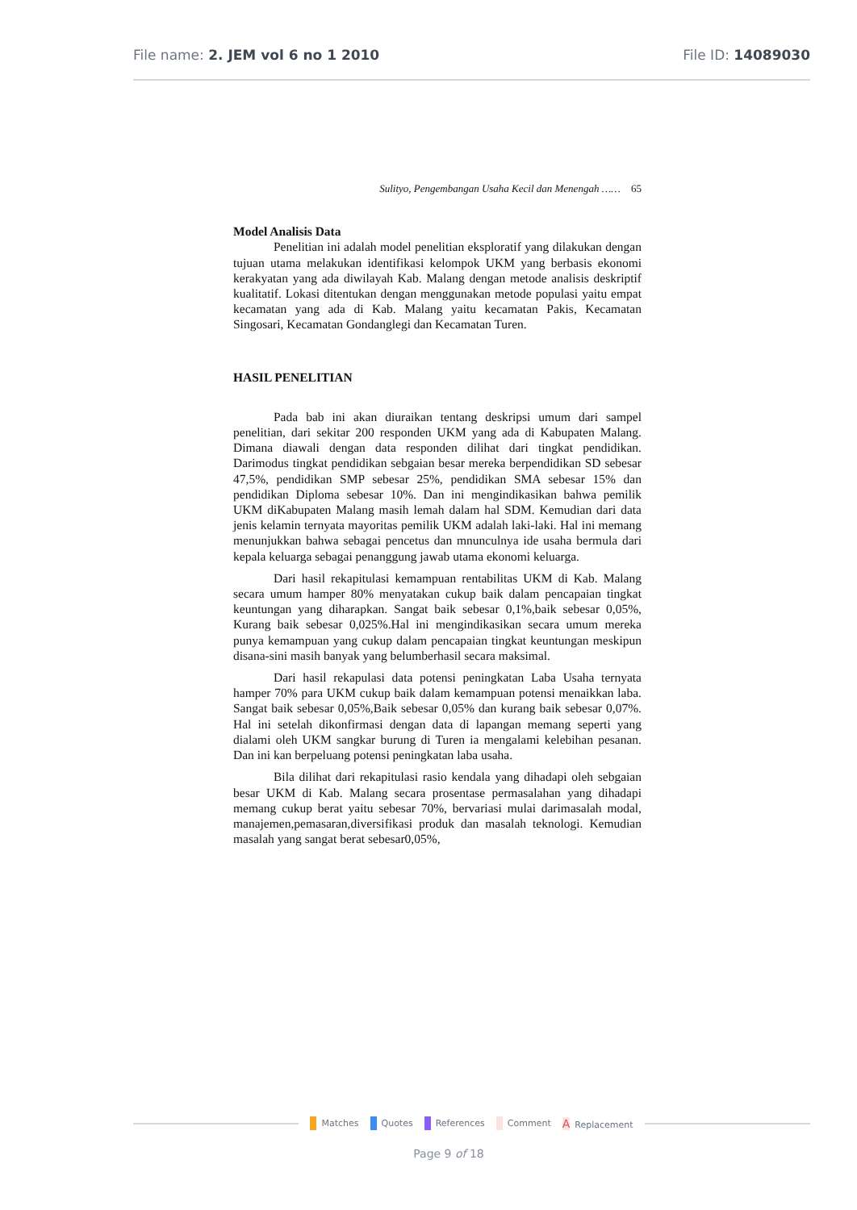File name: 2. JEM vol 6 no 1 2010
File ID: 14089030
Sulityo, Pengembangan Usaha Kecil dan Menengah …… 65
Model Analisis Data
Penelitian ini adalah model penelitian eksploratif yang dilakukan dengan tujuan utama melakukan identifikasi kelompok UKM yang berbasis ekonomi kerakyatan yang ada diwilayah Kab. Malang dengan metode analisis deskriptif kualitatif. Lokasi ditentukan dengan menggunakan metode populasi yaitu empat kecamatan yang ada di Kab. Malang yaitu kecamatan Pakis, Kecamatan Singosari, Kecamatan Gondanglegi dan Kecamatan Turen.
HASIL PENELITIAN
Pada bab ini akan diuraikan tentang deskripsi umum dari sampel penelitian, dari sekitar 200 responden UKM yang ada di Kabupaten Malang. Dimana diawali dengan data responden dilihat dari tingkat pendidikan. Darimodus tingkat pendidikan sebgaian besar mereka berpendidikan SD sebesar 47,5%, pendidikan SMP sebesar 25%, pendidikan SMA sebesar 15% dan pendidikan Diploma sebesar 10%. Dan ini mengindikasikan bahwa pemilik UKM diKabupaten Malang masih lemah dalam hal SDM. Kemudian dari data jenis kelamin ternyata mayoritas pemilik UKM adalah laki-laki. Hal ini memang menunjukkan bahwa sebagai pencetus dan mnunculnya ide usaha bermula dari kepala keluarga sebagai penanggung jawab utama ekonomi keluarga.
Dari hasil rekapitulasi kemampuan rentabilitas UKM di Kab. Malang secara umum hamper 80% menyatakan cukup baik dalam pencapaian tingkat keuntungan yang diharapkan. Sangat baik sebesar 0,1%,baik sebesar 0,05%, Kurang baik sebesar 0,025%.Hal ini mengindikasikan secara umum mereka punya kemampuan yang cukup dalam pencapaian tingkat keuntungan meskipun disana-sini masih banyak yang belumberhasil secara maksimal.
Dari hasil rekapulasi data potensi peningkatan Laba Usaha ternyata hamper 70% para UKM cukup baik dalam kemampuan potensi menaikkan laba. Sangat baik sebesar 0,05%,Baik sebesar 0,05% dan kurang baik sebesar 0,07%. Hal ini setelah dikonfirmasi dengan data di lapangan memang seperti yang dialami oleh UKM sangkar burung di Turen ia mengalami kelebihan pesanan. Dan ini kan berpeluang potensi peningkatan laba usaha.
Bila dilihat dari rekapitulasi rasio kendala yang dihadapi oleh sebgaian besar UKM di Kab. Malang secara prosentase permasalahan yang dihadapi memang cukup berat yaitu sebesar 70%, bervariasi mulai darimasalah modal, manajemen,pemasaran,diversifikasi produk dan masalah teknologi. Kemudian masalah yang sangat berat sebesar0,05%,
Matches Quotes References Comment A Replacement
Page 9 of 18